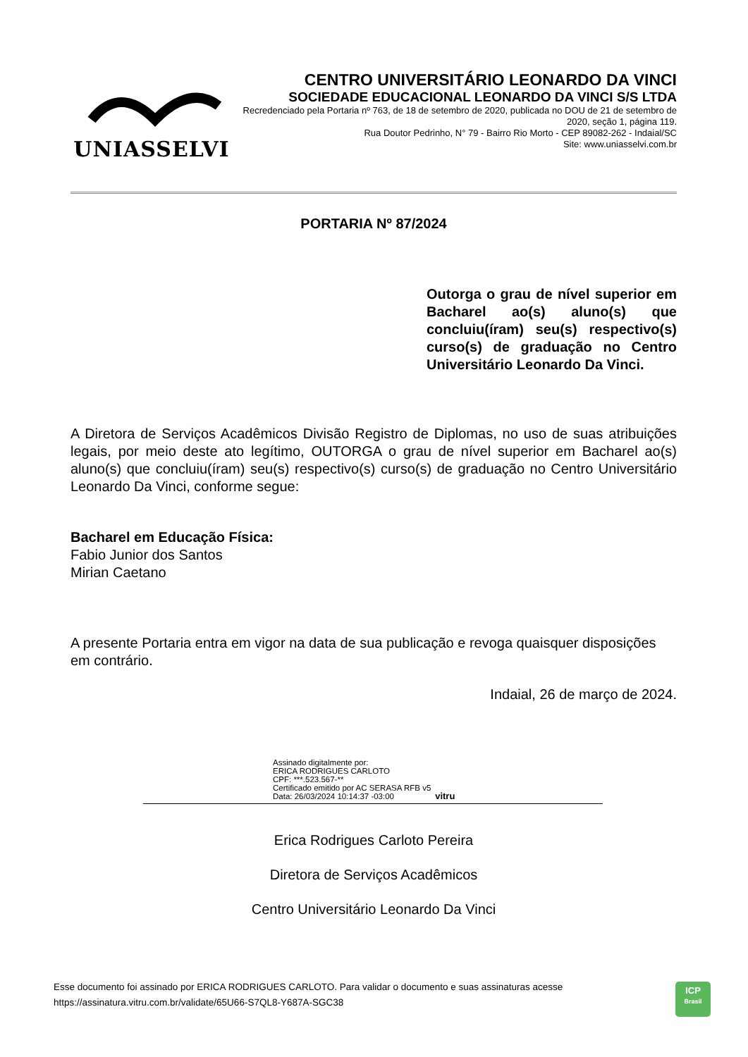UNIASSELVI
CENTRO UNIVERSITÁRIO LEONARDO DA VINCI
SOCIEDADE EDUCACIONAL LEONARDO DA VINCI S/S LTDA
Recredenciado pela Portaria nº 763, de 18 de setembro de 2020, publicada no DOU de 21 de setembro de 2020, seção 1, página 119.
Rua Doutor Pedrinho, N° 79 - Bairro Rio Morto - CEP 89082-262 - Indaial/SC
Site: www.uniasselvi.com.br
PORTARIA Nº 87/2024
Outorga o grau de nível superior em Bacharel ao(s) aluno(s) que concluiu(íram) seu(s) respectivo(s) curso(s) de graduação no Centro Universitário Leonardo Da Vinci.
A Diretora de Serviços Acadêmicos Divisão Registro de Diplomas, no uso de suas atribuições legais, por meio deste ato legítimo, OUTORGA o grau de nível superior em Bacharel ao(s) aluno(s) que concluiu(íram) seu(s) respectivo(s) curso(s) de graduação no Centro Universitário Leonardo Da Vinci, conforme segue:
Bacharel em Educação Física:
Fabio Junior dos Santos
Mirian Caetano
A presente Portaria entra em vigor na data de sua publicação e revoga quaisquer disposições em contrário.
Indaial, 26 de março de 2024.
Assinado digitalmente por:
ERICA RODRIGUES CARLOTO
CPF: ***.523.567-**
Certificado emitido por AC SERASA RFB v5
Data: 26/03/2024 10:14:37 -03:00 vitru
Erica Rodrigues Carloto Pereira
Diretora de Serviços Acadêmicos
Centro Universitário Leonardo Da Vinci
Esse documento foi assinado por ERICA RODRIGUES CARLOTO. Para validar o documento e suas assinaturas acesse
https://assinatura.vitru.com.br/validate/65U66-S7QL8-Y687A-SGC38
ICP
Brasil